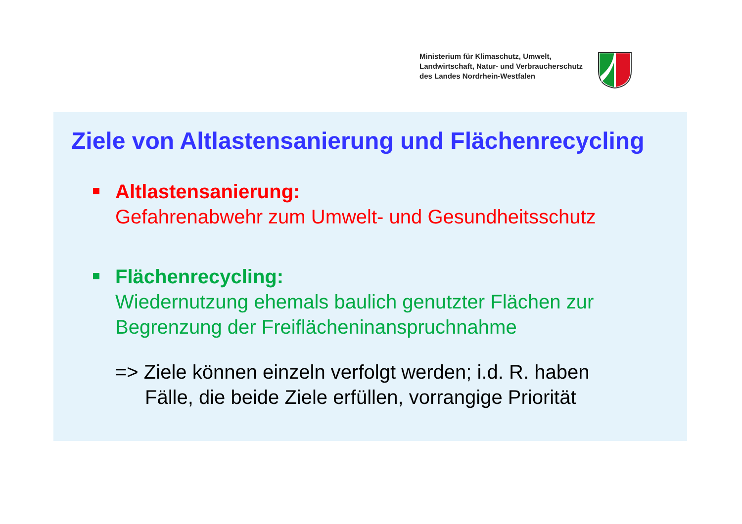Ministerium für Klimaschutz, Umwelt,
Landwirtschaft, Natur- und Verbraucherschutz
des Landes Nordrhein-Westfalen
Ziele von Altlastensanierung und Flächenrecycling
Altlastensanierung:
Gefahrenabwehr zum Umwelt- und Gesundheitsschutz
Flächenrecycling:
Wiedernutzung ehemals baulich genutzter Flächen zur
Begrenzung der Freiflächeninanspruchnahme
=> Ziele können einzeln verfolgt werden; i.d. R. haben
Fälle, die beide Ziele erfüllen, vorrangige Priorität